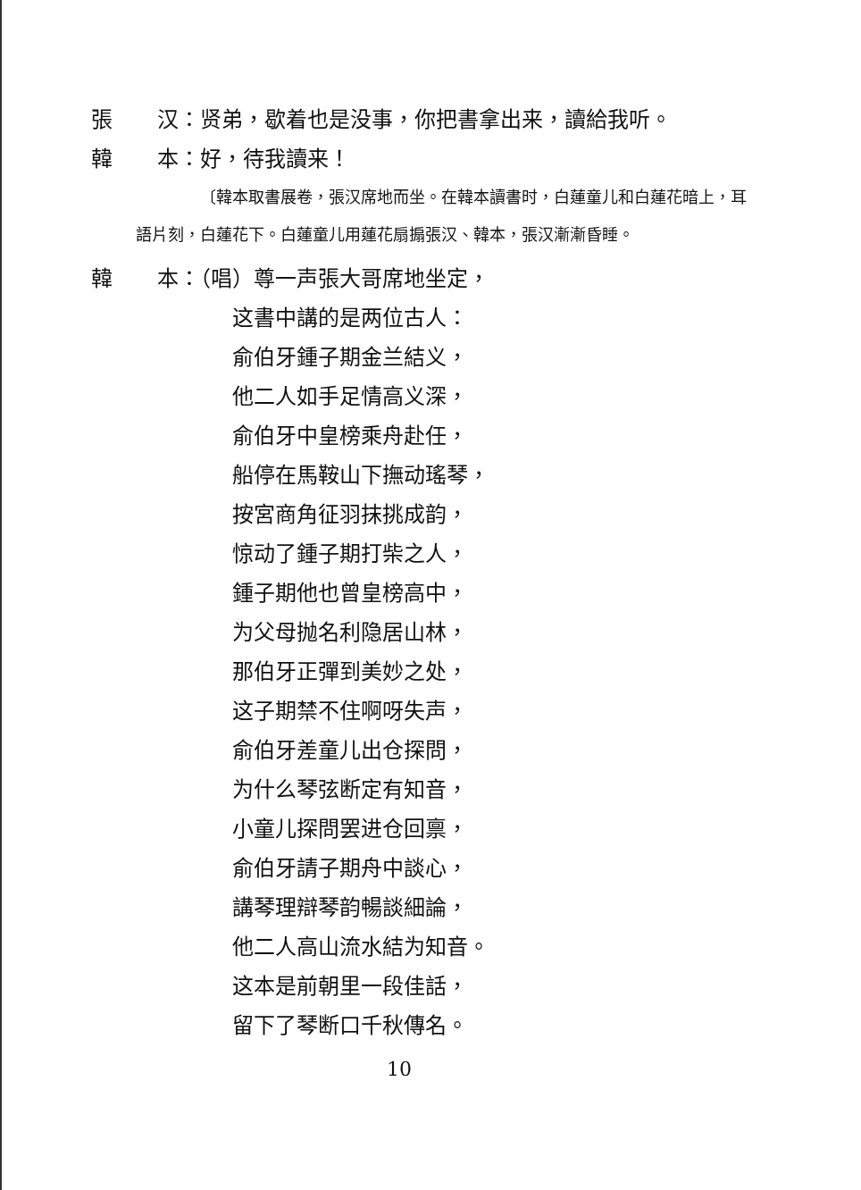張 汉：贤弟，歇着也是没事，你把書拿出来，讀給我听。
韓 本：好，待我讀来！
〔韓本取書展卷，張汉席地而坐。在韓本讀書时，白蓮童儿和白蓮花暗上，耳語片刻，白蓮花下。白蓮童儿用蓮花扇搧張汉、韓本，張汉漸漸昏睡。
韓 本：（唱）尊一声張大哥席地坐定，
这書中講的是两位古人：
俞伯牙鍾子期金兰結义，
他二人如手足情高义深，
俞伯牙中皇榜乘舟赴任，
船停在馬鞍山下撫动瑤琴，
按宮商角征羽抹挑成韵，
惊动了鍾子期打柴之人，
鍾子期他也曾皇榜高中，
为父母抛名利隐居山林，
那伯牙正彈到美妙之处，
这子期禁不住啊呀失声，
俞伯牙差童儿出仓探問，
为什么琴弦断定有知音，
小童儿探問罢进仓回禀，
俞伯牙請子期舟中談心，
講琴理辯琴韵暢談細論，
他二人高山流水結为知音。
这本是前朝里一段佳話，
留下了琴断口千秋傳名。
10